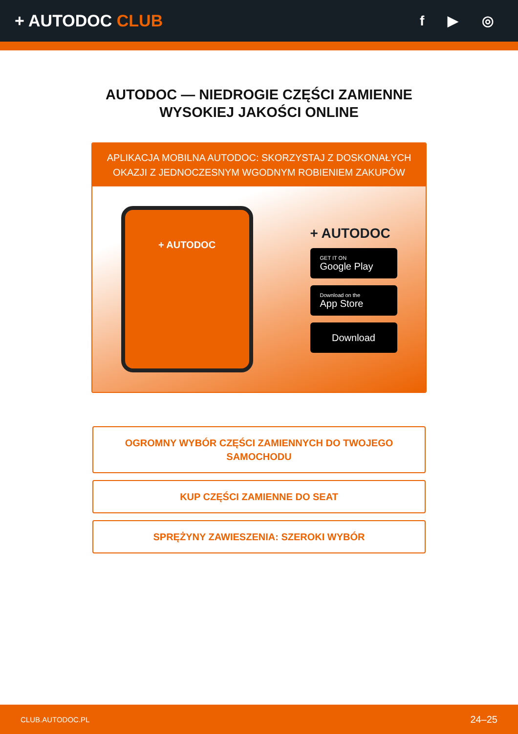+ AUTODOC CLUB
f ▶ ◎
AUTODOC — NIEDROGIE CZĘŚCI ZAMIENNE
WYSOKIEJ JAKOŚCI ONLINE
APLIKACJA MOBILNA AUTODOC: SKORZYSTAJ Z DOSKONAŁYCH OKAZJI Z JEDNOCZESNYM WGODNYM ROBIENIEM ZAKUPÓW
+ AUTODOC
+ AUTODOC
GET IT ON
Google Play
Download on the
App Store
Download
OGROMNY WYBÓR CZĘŚCI ZAMIENNYCH DO TWOJEGO SAMOCHODU
KUP CZĘŚCI ZAMIENNE DO SEAT
SPRĘŻYNY ZAWIESZENIA: SZEROKI WYBÓR
CLUB.AUTODOC.PL 24–25